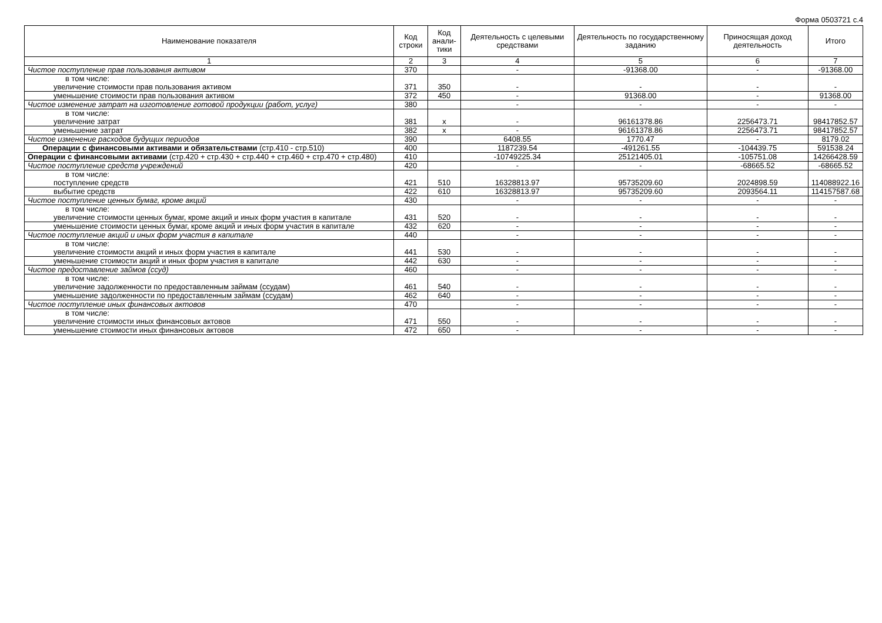Форма 0503721 с.4
| Наименование показателя | Код строки | Код анали-тики | Деятельность с целевыми средствами | Деятельность по государственному заданию | Приносящая доход деятельность | Итого |
| --- | --- | --- | --- | --- | --- | --- |
| 1 | 2 | 3 | 4 | 5 | 6 | 7 |
| Чистое поступление прав пользования активом | 370 | | - | -91368.00 | - | -91368.00 |
| в том числе: увеличение стоимости прав пользования активом | 371 | 350 | - | - | - | - |
| уменьшение стоимости прав пользования активом | 372 | 450 | - | 91368.00 | - | 91368.00 |
| Чистое изменение затрат на изготовление готовой продукции (работ, услуг) | 380 | | - | - | - | - |
| в том числе: увеличение затрат | 381 | x | - | 96161378.86 | 2256473.71 | 98417852.57 |
| уменьшение затрат | 382 | x | - | 96161378.86 | 2256473.71 | 98417852.57 |
| Чистое изменение расходов будущих периодов | 390 | | 6408.55 | 1770.47 | - | 8179.02 |
| Операции с финансовыми активами и обязательствами (стр.410 - стр.510) | 400 | | 1187239.54 | -491261.55 | -104439.75 | 591538.24 |
| Операции с финансовыми активами (стр.420 + стр.430 + стр.440 + стр.460 + стр.470 + стр.480) | 410 | | -10749225.34 | 25121405.01 | -105751.08 | 14266428.59 |
| Чистое поступление средств учреждений | 420 | | - | - | -68665.52 | -68665.52 |
| в том числе: поступление средств | 421 | 510 | 16328813.97 | 95735209.60 | 2024898.59 | 114088922.16 |
| выбытие средств | 422 | 610 | 16328813.97 | 95735209.60 | 2093564.11 | 114157587.68 |
| Чистое поступление ценных бумаг, кроме акций | 430 | | - | - | - | - |
| в том числе: увеличение стоимости ценных бумаг, кроме акций и иных форм участия в капитале | 431 | 520 | - | - | - | - |
| уменьшение стоимости ценных бумаг, кроме акций и иных форм участия в капитале | 432 | 620 | - | - | - | - |
| Чистое поступление акций и иных форм участия в капитале | 440 | | - | - | - | - |
| в том числе: увеличение стоимости акций и иных форм участия в капитале | 441 | 530 | - | - | - | - |
| уменьшение стоимости акций и иных форм участия в капитале | 442 | 630 | - | - | - | - |
| Чистое предоставление займов (ссуд) | 460 | | - | - | - | - |
| в том числе: увеличение задолженности по предоставленным займам (ссудам) | 461 | 540 | - | - | - | - |
| уменьшение задолженности по предоставленным займам (ссудам) | 462 | 640 | - | - | - | - |
| Чистое поступление иных финансовых актовов | 470 | | - | - | - | - |
| в том числе: увеличение стоимости иных финансовых актовов | 471 | 550 | - | - | - | - |
| уменьшение стоимости иных финансовых актовов | 472 | 650 | - | - | - | - |